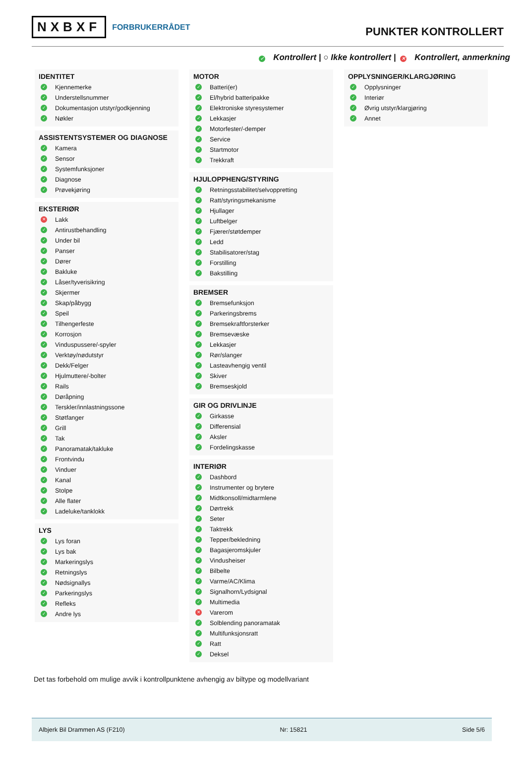NXBXF FORBRUKERRÅDET
PUNKTER KONTROLLERT
✓ Kontrollert | ○ Ikke kontrollert | ✕ Kontrollert, anmerkning
IDENTITET
✓ Kjennemerke
✓ Understellsnummer
✓ Dokumentasjon utstyr/godkjenning
✓ Nøkler
ASSISTENTSYSTEMER OG DIAGNOSE
✓ Kamera
✓ Sensor
✓ Systemfunksjoner
✓ Diagnose
✓ Prøvekjøring
EKSTERIØR
✕ Lakk
✓ Antirustbehandling
✓ Under bil
✓ Panser
✓ Dører
✓ Bakluke
✓ Låser/tyverisikring
✓ Skjermer
✓ Skap/påbygg
✓ Speil
✓ Tilhengerfeste
✓ Korrosjon
✓ Vinduspussere/-spyler
✓ Verktøy/nødutstyr
✓ Dekk/Felger
✓ Hjulmuttere/-bolter
✓ Rails
✓ Døråpning
✓ Terskler/innlastningssone
✓ Støtfanger
✓ Grill
✓ Tak
✓ Panoramatak/takluke
✓ Frontvindu
✓ Vinduer
✓ Kanal
✓ Stolpe
✓ Alle flater
✓ Ladeluke/tanklokk
LYS
✓ Lys foran
✓ Lys bak
✓ Markeringslys
✓ Retningslys
✓ Nødsignallys
✓ Parkeringslys
✓ Refleks
✓ Andre lys
MOTOR
✓ Batteri(er)
✓ El/hybrid batteripakke
✓ Elektroniske styresystemer
✓ Lekkasjer
✓ Motorfester/-demper
✓ Service
✓ Startmotor
✓ Trekkraft
HJULOPPHENG/STYRING
✓ Retningsstabilitet/selvoppretting
✓ Ratt/styringsmekanisme
✓ Hjullager
✓ Luftbelger
✓ Fjærer/støtdemper
✓ Ledd
✓ Stabilisatorer/stag
✓ Forstilling
✓ Bakstilling
BREMSER
✓ Bremsefunksjon
✓ Parkeringsbrems
✓ Bremsekraftforsterker
✓ Bremsevæske
✓ Lekkasjer
✓ Rør/slanger
✓ Lasteavhengig ventil
✓ Skiver
✓ Bremseskjold
GIR OG DRIVLINJE
✓ Girkasse
✓ Differensial
✓ Aksler
✓ Fordelingskasse
INTERIØR
✓ Dashbord
✓ Instrumenter og brytere
✓ Midtkonsoll/midtarmlene
✓ Dørtrekk
✓ Seter
✓ Taktrekk
✓ Tepper/bekledning
✓ Bagasjeromskjuler
✓ Vindusheiser
✓ Bilbelte
✓ Varme/AC/Klima
✓ Signalhorn/Lydsignal
✓ Multimedia
✕ Varerom
✓ Solblending panoramatak
✓ Multifunksjonsratt
✓ Ratt
✓ Deksel
OPPLYSNINGER/KLARGJØRING
✓ Opplysninger
✓ Interiør
✓ Øvrig utstyr/klargjøring
✓ Annet
Det tas forbehold om mulige avvik i kontrollpunktene avhengig av biltype og modellvariant
Albjerk Bil Drammen AS (F210) Nr: 15821 Side 5/6